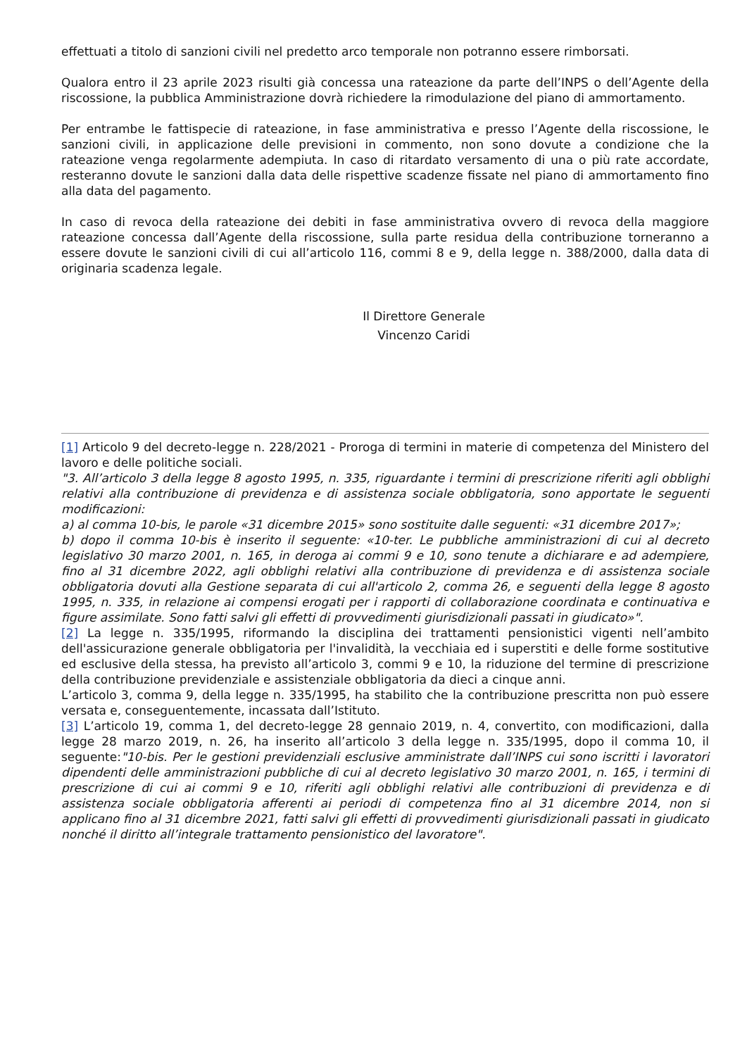effettuati a titolo di sanzioni civili nel predetto arco temporale non potranno essere rimborsati.
Qualora entro il 23 aprile 2023 risulti già concessa una rateazione da parte dell’INPS o dell’Agente della riscossione, la pubblica Amministrazione dovrà richiedere la rimodulazione del piano di ammortamento.
Per entrambe le fattispecie di rateazione, in fase amministrativa e presso l’Agente della riscossione, le sanzioni civili, in applicazione delle previsioni in commento, non sono dovute a condizione che la rateazione venga regolarmente adempiuta. In caso di ritardato versamento di una o più rate accordate, resteranno dovute le sanzioni dalla data delle rispettive scadenze fissate nel piano di ammortamento fino alla data del pagamento.
In caso di revoca della rateazione dei debiti in fase amministrativa ovvero di revoca della maggiore rateazione concessa dall’Agente della riscossione, sulla parte residua della contribuzione torneranno a essere dovute le sanzioni civili di cui all’articolo 116, commi 8 e 9, della legge n. 388/2000, dalla data di originaria scadenza legale.
Il Direttore Generale
Vincenzo Caridi
[1] Articolo 9 del decreto-legge n. 228/2021 - Proroga di termini in materie di competenza del Ministero del lavoro e delle politiche sociali.
"3. All’articolo 3 della legge 8 agosto 1995, n. 335, riguardante i termini di prescrizione riferiti agli obblighi relativi alla contribuzione di previdenza e di assistenza sociale obbligatoria, sono apportate le seguenti modificazioni:
a) al comma 10-bis, le parole «31 dicembre 2015» sono sostituite dalle seguenti: «31 dicembre 2017»;
b) dopo il comma 10-bis è inserito il seguente: «10-ter. Le pubbliche amministrazioni di cui al decreto legislativo 30 marzo 2001, n. 165, in deroga ai commi 9 e 10, sono tenute a dichiarare e ad adempiere, fino al 31 dicembre 2022, agli obblighi relativi alla contribuzione di previdenza e di assistenza sociale obbligatoria dovuti alla Gestione separata di cui all'articolo 2, comma 26, e seguenti della legge 8 agosto 1995, n. 335, in relazione ai compensi erogati per i rapporti di collaborazione coordinata e continuativa e figure assimilate. Sono fatti salvi gli effetti di provvedimenti giurisdizionali passati in giudicato»".
[2] La legge n. 335/1995, riformando la disciplina dei trattamenti pensionistici vigenti nell’ambito dell'assicurazione generale obbligatoria per l'invalidità, la vecchiaia ed i superstiti e delle forme sostitutive ed esclusive della stessa, ha previsto all’articolo 3, commi 9 e 10, la riduzione del termine di prescrizione della contribuzione previdenziale e assistenziale obbligatoria da dieci a cinque anni.
L’articolo 3, comma 9, della legge n. 335/1995, ha stabilito che la contribuzione prescritta non può essere versata e, conseguentemente, incassata dall’Istituto.
[3] L’articolo 19, comma 1, del decreto-legge 28 gennaio 2019, n. 4, convertito, con modificazioni, dalla legge 28 marzo 2019, n. 26, ha inserito all’articolo 3 della legge n. 335/1995, dopo il comma 10, il seguente:"10-bis. Per le gestioni previdenziali esclusive amministrate dall’INPS cui sono iscritti i lavoratori dipendenti delle amministrazioni pubbliche di cui al decreto legislativo 30 marzo 2001, n. 165, i termini di prescrizione di cui ai commi 9 e 10, riferiti agli obblighi relativi alle contribuzioni di previdenza e di assistenza sociale obbligatoria afferenti ai periodi di competenza fino al 31 dicembre 2014, non si applicano fino al 31 dicembre 2021, fatti salvi gli effetti di provvedimenti giurisdizionali passati in giudicato nonché il diritto all’integrale trattamento pensionistico del lavoratore".